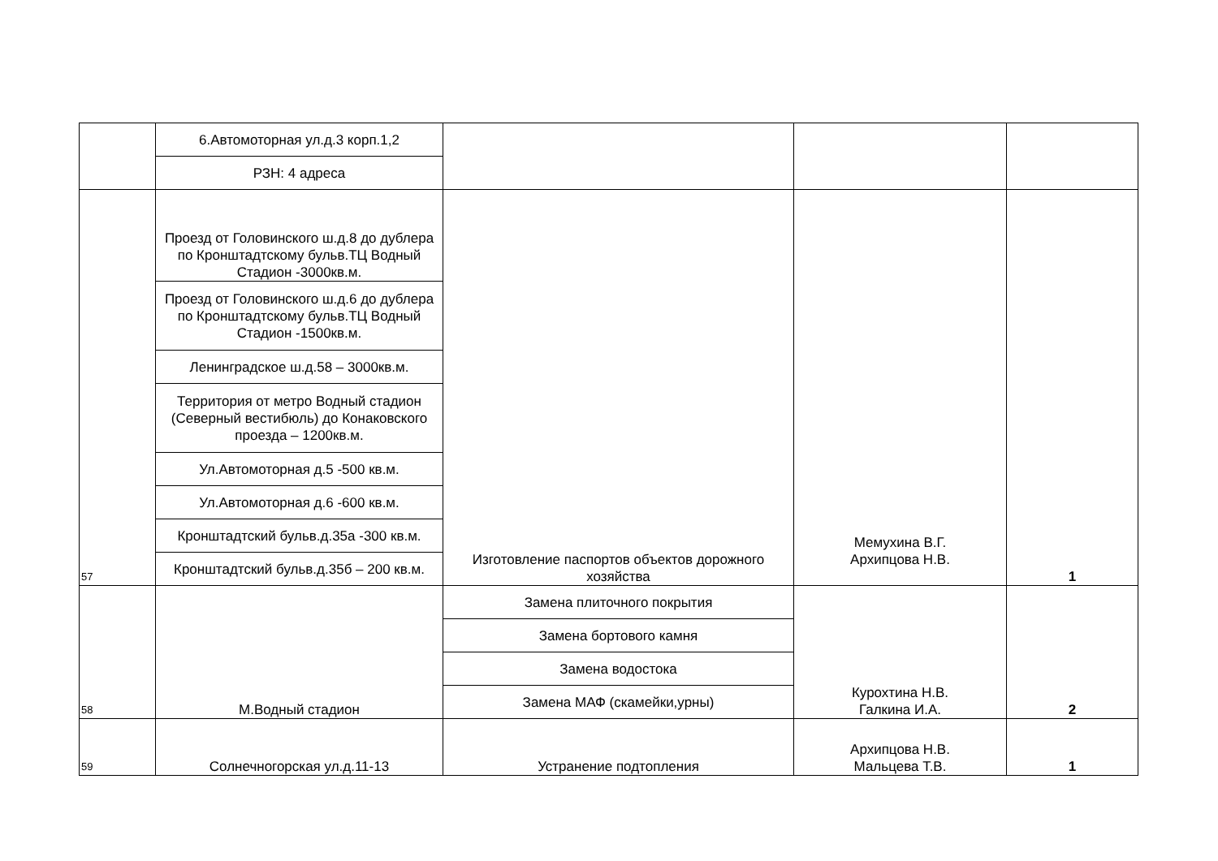| | 6.Автомоторная ул.д.3 корп.1,2 | | | |
| | РЗН: 4 адреса | | | |
| 57 | Проезд от Головинского ш.д.8 до дублера по Кронштадтскому бульв.ТЦ Водный Стадион -3000кв.м. | Изготовление паспортов объектов дорожного хозяйства | Мемухина В.Г. Архипцова Н.В. | 1 |
| | Проезд от Головинского ш.д.6 до дублера по Кронштадтскому бульв.ТЦ Водный Стадион -1500кв.м. | | | |
| | Ленинградское ш.д.58 – 3000кв.м. | | | |
| | Территория от метро Водный стадион (Северный вестибюль) до Конаковского проезда – 1200кв.м. | | | |
| | Ул.Автомоторная д.5 -500 кв.м. | | | |
| | Ул.Автомоторная д.6 -600 кв.м. | | | |
| | Кронштадтский бульв.д.35а -300 кв.м. | | | |
| | Кронштадтский бульв.д.35б – 200 кв.м. | | | |
| 58 | М.Водный стадион | Замена плиточного покрытия | Курохтина Н.В. Галкина И.А. | 2 |
| | | Замена бортового камня | | |
| | | Замена водостока | | |
| | | Замена МАФ (скамейки,урны) | | |
| 59 | Солнечногорская ул.д.11-13 | Устранение подтопления | Архипцова Н.В. Мальцева Т.В. | 1 |